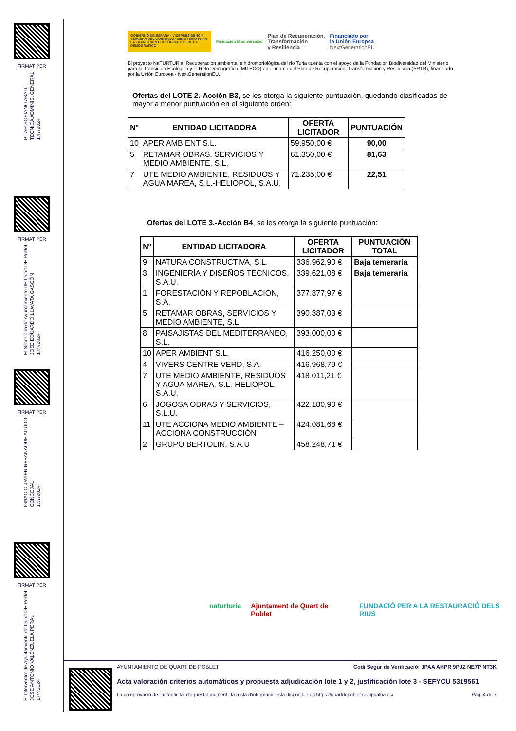FIRMAT PER
PILAR SORIANO ABAD
TECNICA ADMINIS. GENERAL
17/7/2024
FIRMAT PER
El Secretario de Ayuntamiento DE Quart DE Poblet
JOSE EDUARDO LLAVATA GASCÓN
17/7/2024
FIRMAT PER
IGNACIO JAVIER RABANAQUE AGUDO
CONCEJAL
17/7/2024
FIRMAT PER
El Interventor de Ayuntamiento de Quart DE Poblet
JOSE ANTONIO VALENZUELA PERAL
17/7/2024
GOBIERNO DE ESPAÑA · VICEPRESIDENCIA TERCERA DEL GOBIERNO · MINISTERIO PARA LA TRANSICIÓN ECOLÓGICA Y EL RETO DEMOGRÁFICO
Fundación Biodiversidad Plan de Recuperación,
Transformación
y Resiliencia Financiado por
la Unión Europea
NextGenerationEU
El proyecto NaTURTURia: Recuperación ambiental e hidromorfológica del río Turia cuenta con el apoyo de la Fundación Biodiversidad del Ministerio para la Transición Ecológica y el Reto Demográfico (MITECO) en el marco del Plan de Recuperación, Transformación y Resiliencia (PRTR), financiado por la Unión Europea - NextGenerationEU.
Ofertas del LOTE 2.-Acción B3, se les otorga la siguiente puntuación, quedando clasificadas de mayor a menor puntuación en el siguiente orden:
| Nº | ENTIDAD LICITADORA | OFERTA LICITADOR | PUNTUACIÓN |
| --- | --- | --- | --- |
| 10 | APER AMBIENT S.L. | 59.950,00 € | 90,00 |
| 5 | RETAMAR OBRAS, SERVICIOS Y MEDIO AMBIENTE, S.L. | 61.350,00 € | 81,63 |
| 7 | UTE MEDIO AMBIENTE, RESIDUOS Y AGUA MAREA, S.L.-HELIOPOL, S.A.U. | 71.235,00 € | 22,51 |
Ofertas del LOTE 3.-Acción B4, se les otorga la siguiente puntuación:
| Nº | ENTIDAD LICITADORA | OFERTA LICITADOR | PUNTUACIÓN TOTAL |
| --- | --- | --- | --- |
| 9 | NATURA CONSTRUCTIVA, S.L. | 336.962,90 € | Baja temeraria |
| 3 | INGENIERÍA Y DISEÑOS TÉCNICOS, S.A.U. | 339.621,08 € | Baja temeraria |
| 1 | FORESTACIÓN Y REPOBLACIÓN, S.A. | 377.877,97 € | |
| 5 | RETAMAR OBRAS, SERVICIOS Y MEDIO AMBIENTE, S.L. | 390.387,03 € | |
| 8 | PAISAJISTAS DEL MEDITERRANEO, S.L. | 393.000,00 € | |
| 10 | APER AMBIENT S.L. | 416.250,00 € | |
| 4 | VIVERS CENTRE VERD, S.A. | 416.968,79 € | |
| 7 | UTE MEDIO AMBIENTE, RESIDUOS Y AGUA MAREA, S.L.-HELIOPOL, S.A.U. | 418.011,21 € | |
| 6 | JOGOSA OBRAS Y SERVICIOS, S.L.U. | 422.180,90 € | |
| 11 | UTE ACCIONA MEDIO AMBIENTE – ACCIONA CONSTRUCCIÓN | 424.081,68 € | |
| 2 | GRUPO BERTOLIN, S.A.U | 458.248,71 € | |
naturturia Ajuntament de Quart de Poblet FUNDACIÓ PER A LA RESTAURACIÓ DELS RIUS
AYUNTAMIENTO DE QUART DE POBLET Codi Segur de Verificació: JPAA AHPR 9PJZ NE7P NT3K
Acta valoración criterios automáticos y propuesta adjudicación lote 1 y 2, justificación lote 3 - SEFYCU 5319561
La comprovació de l'autenticitat d'aquest document i la resta d'informació està disponible en https://quartdepoblet.sedipualba.es/ Pàg. 4 de 7